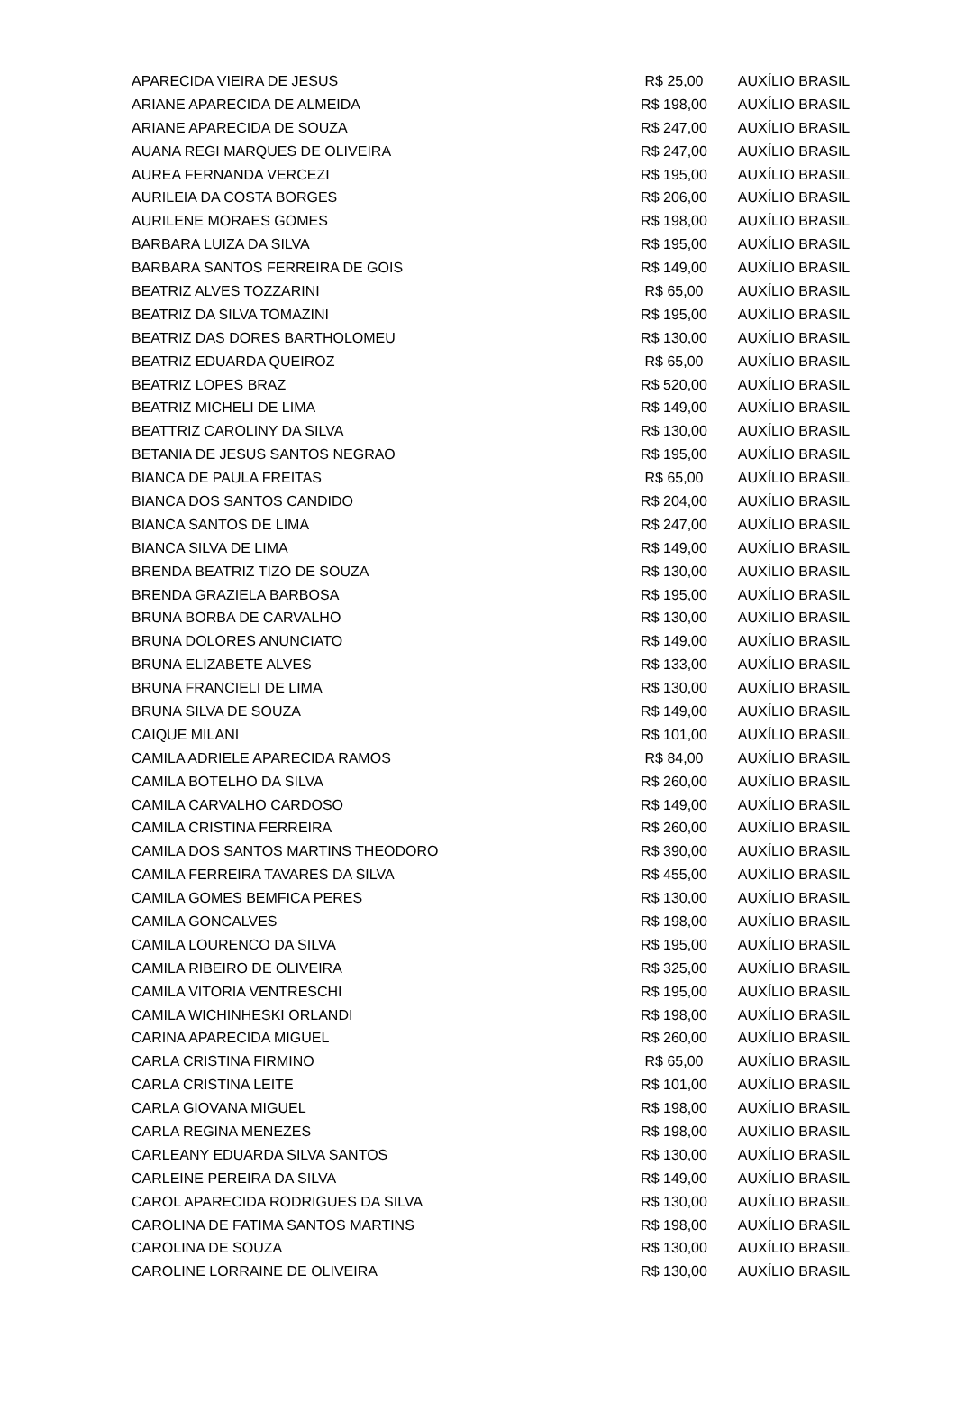| APARECIDA VIEIRA DE JESUS | R$ 25,00 | AUXÍLIO BRASIL |
| ARIANE APARECIDA DE ALMEIDA | R$ 198,00 | AUXÍLIO BRASIL |
| ARIANE APARECIDA DE SOUZA | R$ 247,00 | AUXÍLIO BRASIL |
| AUANA REGI MARQUES DE OLIVEIRA | R$ 247,00 | AUXÍLIO BRASIL |
| AUREA FERNANDA VERCEZI | R$ 195,00 | AUXÍLIO BRASIL |
| AURILEIA DA COSTA BORGES | R$ 206,00 | AUXÍLIO BRASIL |
| AURILENE MORAES GOMES | R$ 198,00 | AUXÍLIO BRASIL |
| BARBARA LUIZA DA SILVA | R$ 195,00 | AUXÍLIO BRASIL |
| BARBARA SANTOS FERREIRA DE GOIS | R$ 149,00 | AUXÍLIO BRASIL |
| BEATRIZ ALVES TOZZARINI | R$ 65,00 | AUXÍLIO BRASIL |
| BEATRIZ DA SILVA TOMAZINI | R$ 195,00 | AUXÍLIO BRASIL |
| BEATRIZ DAS DORES BARTHOLOMEU | R$ 130,00 | AUXÍLIO BRASIL |
| BEATRIZ EDUARDA QUEIROZ | R$ 65,00 | AUXÍLIO BRASIL |
| BEATRIZ LOPES BRAZ | R$ 520,00 | AUXÍLIO BRASIL |
| BEATRIZ MICHELI DE LIMA | R$ 149,00 | AUXÍLIO BRASIL |
| BEATTRIZ CAROLINY DA SILVA | R$ 130,00 | AUXÍLIO BRASIL |
| BETANIA DE JESUS SANTOS NEGRAO | R$ 195,00 | AUXÍLIO BRASIL |
| BIANCA DE PAULA FREITAS | R$ 65,00 | AUXÍLIO BRASIL |
| BIANCA DOS SANTOS CANDIDO | R$ 204,00 | AUXÍLIO BRASIL |
| BIANCA SANTOS DE LIMA | R$ 247,00 | AUXÍLIO BRASIL |
| BIANCA SILVA DE LIMA | R$ 149,00 | AUXÍLIO BRASIL |
| BRENDA BEATRIZ TIZO DE SOUZA | R$ 130,00 | AUXÍLIO BRASIL |
| BRENDA GRAZIELA BARBOSA | R$ 195,00 | AUXÍLIO BRASIL |
| BRUNA BORBA DE CARVALHO | R$ 130,00 | AUXÍLIO BRASIL |
| BRUNA DOLORES ANUNCIATO | R$ 149,00 | AUXÍLIO BRASIL |
| BRUNA ELIZABETE ALVES | R$ 133,00 | AUXÍLIO BRASIL |
| BRUNA FRANCIELI DE LIMA | R$ 130,00 | AUXÍLIO BRASIL |
| BRUNA SILVA DE SOUZA | R$ 149,00 | AUXÍLIO BRASIL |
| CAIQUE MILANI | R$ 101,00 | AUXÍLIO BRASIL |
| CAMILA ADRIELE APARECIDA RAMOS | R$ 84,00 | AUXÍLIO BRASIL |
| CAMILA BOTELHO DA SILVA | R$ 260,00 | AUXÍLIO BRASIL |
| CAMILA CARVALHO CARDOSO | R$ 149,00 | AUXÍLIO BRASIL |
| CAMILA CRISTINA FERREIRA | R$ 260,00 | AUXÍLIO BRASIL |
| CAMILA DOS SANTOS MARTINS THEODORO | R$ 390,00 | AUXÍLIO BRASIL |
| CAMILA FERREIRA TAVARES DA SILVA | R$ 455,00 | AUXÍLIO BRASIL |
| CAMILA GOMES BEMFICA PERES | R$ 130,00 | AUXÍLIO BRASIL |
| CAMILA GONCALVES | R$ 198,00 | AUXÍLIO BRASIL |
| CAMILA LOURENCO DA SILVA | R$ 195,00 | AUXÍLIO BRASIL |
| CAMILA RIBEIRO DE OLIVEIRA | R$ 325,00 | AUXÍLIO BRASIL |
| CAMILA VITORIA VENTRESCHI | R$ 195,00 | AUXÍLIO BRASIL |
| CAMILA WICHINHESKI ORLANDI | R$ 198,00 | AUXÍLIO BRASIL |
| CARINA APARECIDA MIGUEL | R$ 260,00 | AUXÍLIO BRASIL |
| CARLA CRISTINA FIRMINO | R$ 65,00 | AUXÍLIO BRASIL |
| CARLA CRISTINA LEITE | R$ 101,00 | AUXÍLIO BRASIL |
| CARLA GIOVANA MIGUEL | R$ 198,00 | AUXÍLIO BRASIL |
| CARLA REGINA MENEZES | R$ 198,00 | AUXÍLIO BRASIL |
| CARLEANY EDUARDA SILVA SANTOS | R$ 130,00 | AUXÍLIO BRASIL |
| CARLEINE PEREIRA DA SILVA | R$ 149,00 | AUXÍLIO BRASIL |
| CAROL APARECIDA RODRIGUES DA SILVA | R$ 130,00 | AUXÍLIO BRASIL |
| CAROLINA DE FATIMA SANTOS MARTINS | R$ 198,00 | AUXÍLIO BRASIL |
| CAROLINA DE SOUZA | R$ 130,00 | AUXÍLIO BRASIL |
| CAROLINE LORRAINE DE OLIVEIRA | R$ 130,00 | AUXÍLIO BRASIL |